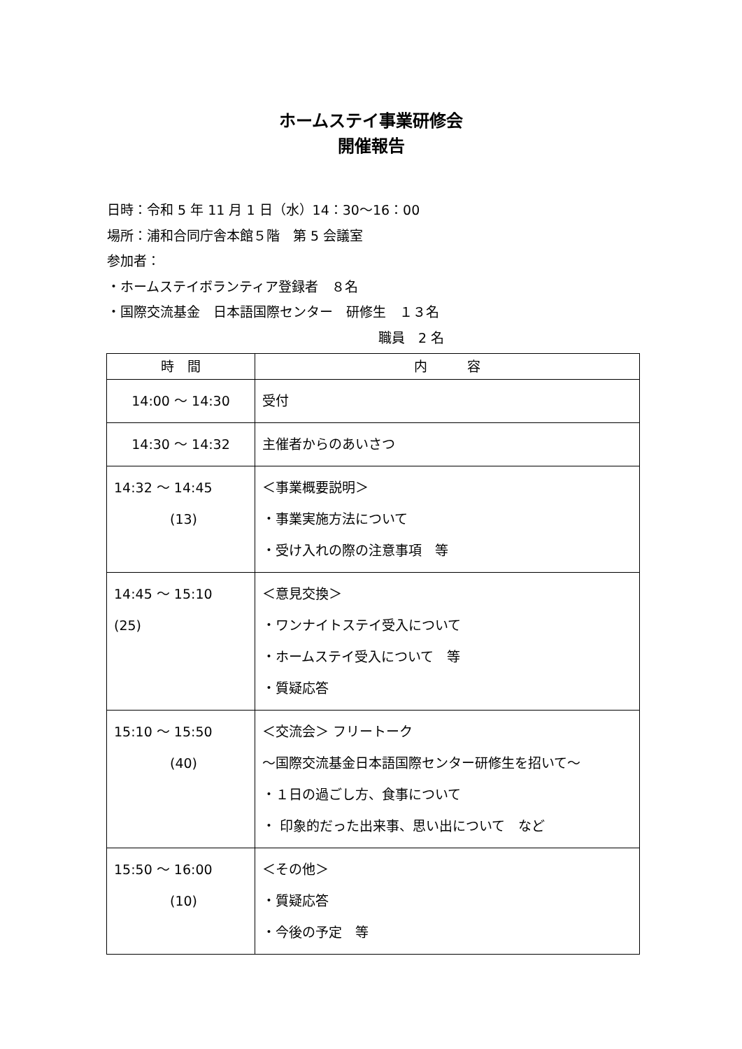ホームステイ事業研修会
開催報告
日時：令和 5 年 11 月 1 日（水）14：30～16：00
場所：浦和合同庁舎本館５階　第 5 会議室
参加者：
・ホームステイボランティア登録者　８名
・国際交流基金　日本語国際センター　研修生　１３名
職員　2 名
| 時 間 | 内 容 |
| --- | --- |
| 14:00 ～ 14:30 | 受付 |
| 14:30 ～ 14:32 | 主催者からのあいさつ |
| 14:32 ～ 14:45 (13) | ＜事業概要説明＞ ・事業実施方法について ・受け入れの際の注意事項 等 |
| 14:45 ～ 15:10 (25) | ＜意見交換＞ ・ワンナイトステイ受入について ・ホームステイ受入について 等 ・質疑応答 |
| 15:10 ～ 15:50 (40) | ＜交流会＞ フリートーク ～国際交流基金日本語国際センター研修生を招いて～ ・１日の過ごし方、食事について ・ 印象的だった出来事、思い出について など |
| 15:50 ～ 16:00 (10) | ＜その他＞ ・質疑応答 ・今後の予定 等 |